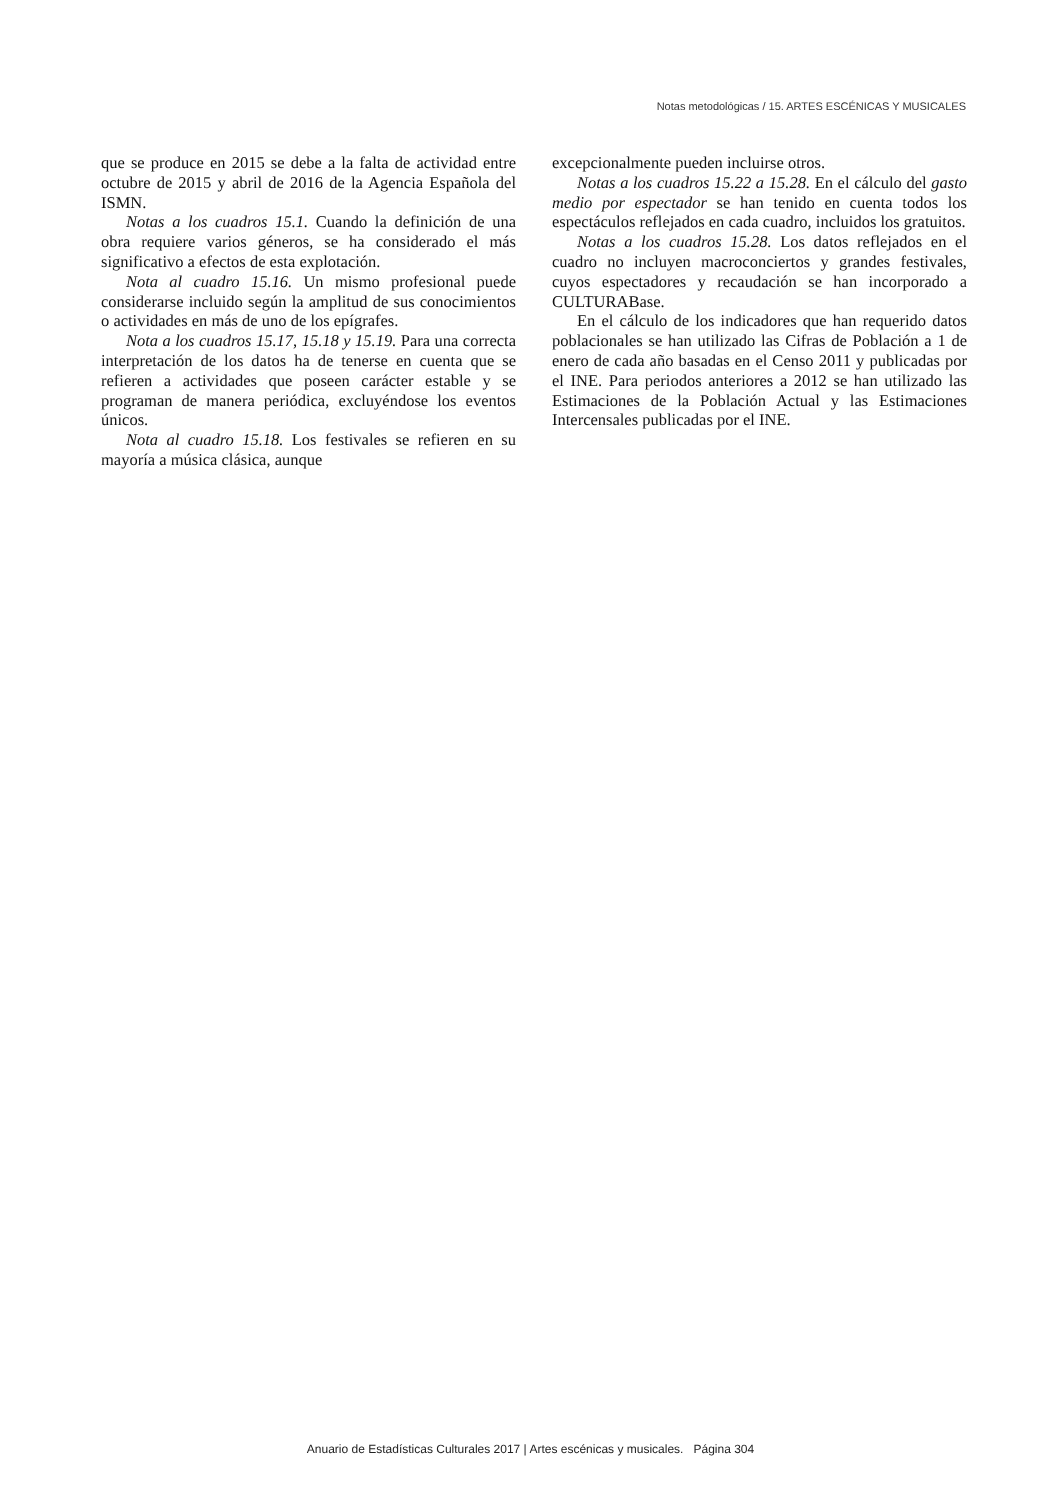Notas metodológicas / 15. ARTES ESCÉNICAS Y MUSICALES
que se produce en 2015 se debe a la falta de actividad entre octubre de 2015 y abril de 2016 de la Agencia Española del ISMN.
Notas a los cuadros 15.1. Cuando la definición de una obra requiere varios géneros, se ha considerado el más significativo a efectos de esta explotación.
Nota al cuadro 15.16. Un mismo profesional puede considerarse incluido según la amplitud de sus conocimientos o actividades en más de uno de los epígrafes.
Nota a los cuadros 15.17, 15.18 y 15.19. Para una correcta interpretación de los datos ha de tenerse en cuenta que se refieren a actividades que poseen carácter estable y se programan de manera periódica, excluyéndose los eventos únicos.
Nota al cuadro 15.18. Los festivales se refieren en su mayoría a música clásica, aunque
excepcionalmente pueden incluirse otros.
Notas a los cuadros 15.22 a 15.28. En el cálculo del gasto medio por espectador se han tenido en cuenta todos los espectáculos reflejados en cada cuadro, incluidos los gratuitos.
Notas a los cuadros 15.28. Los datos reflejados en el cuadro no incluyen macroconciertos y grandes festivales, cuyos espectadores y recaudación se han incorporado a CULTURABase.
En el cálculo de los indicadores que han requerido datos poblacionales se han utilizado las Cifras de Población a 1 de enero de cada año basadas en el Censo 2011 y publicadas por el INE. Para periodos anteriores a 2012 se han utilizado las Estimaciones de la Población Actual y las Estimaciones Intercensales publicadas por el INE.
Anuario de Estadísticas Culturales 2017 | Artes escénicas y musicales. Página 304